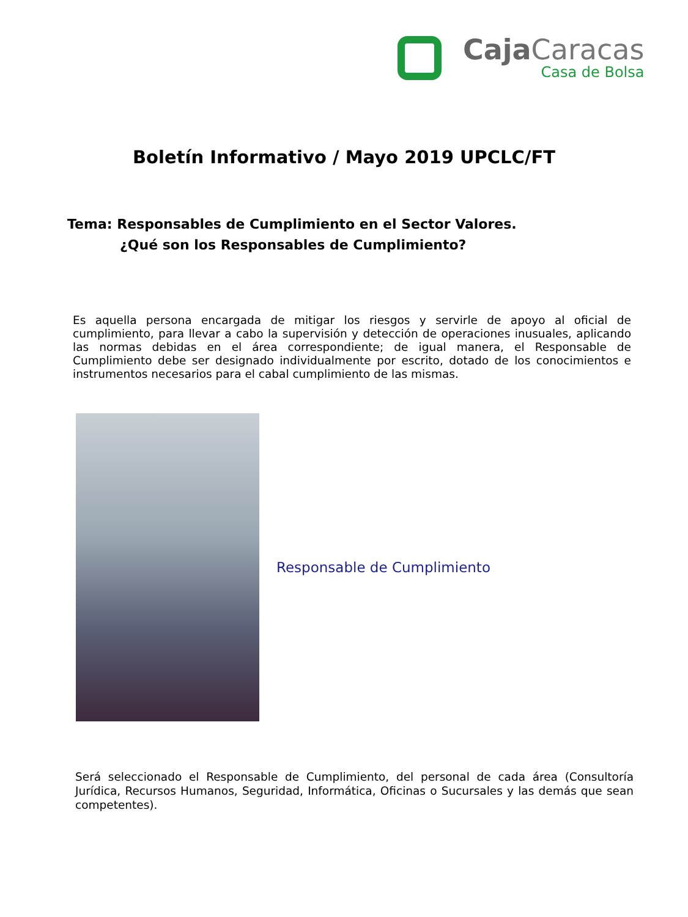Caja Caracas
Casa de Bolsa
Boletín Informativo / Mayo 2019 UPCLC/FT
Tema: Responsables de Cumplimiento en el Sector Valores.
¿Qué son los Responsables de Cumplimiento?
Es aquella persona encargada de mitigar los riesgos y servirle de apoyo al oficial de cumplimiento, para llevar a cabo la supervisión y detección de operaciones inusuales, aplicando las normas debidas en el área correspondiente; de igual manera, el Responsable de Cumplimiento debe ser designado individualmente por escrito, dotado de los conocimientos e instrumentos necesarios para el cabal cumplimiento de las mismas.
Responsable de Cumplimiento
Será seleccionado el Responsable de Cumplimiento, del personal de cada área (Consultoría Jurídica, Recursos Humanos, Seguridad, Informática, Oficinas o Sucursales y las demás que sean competentes).